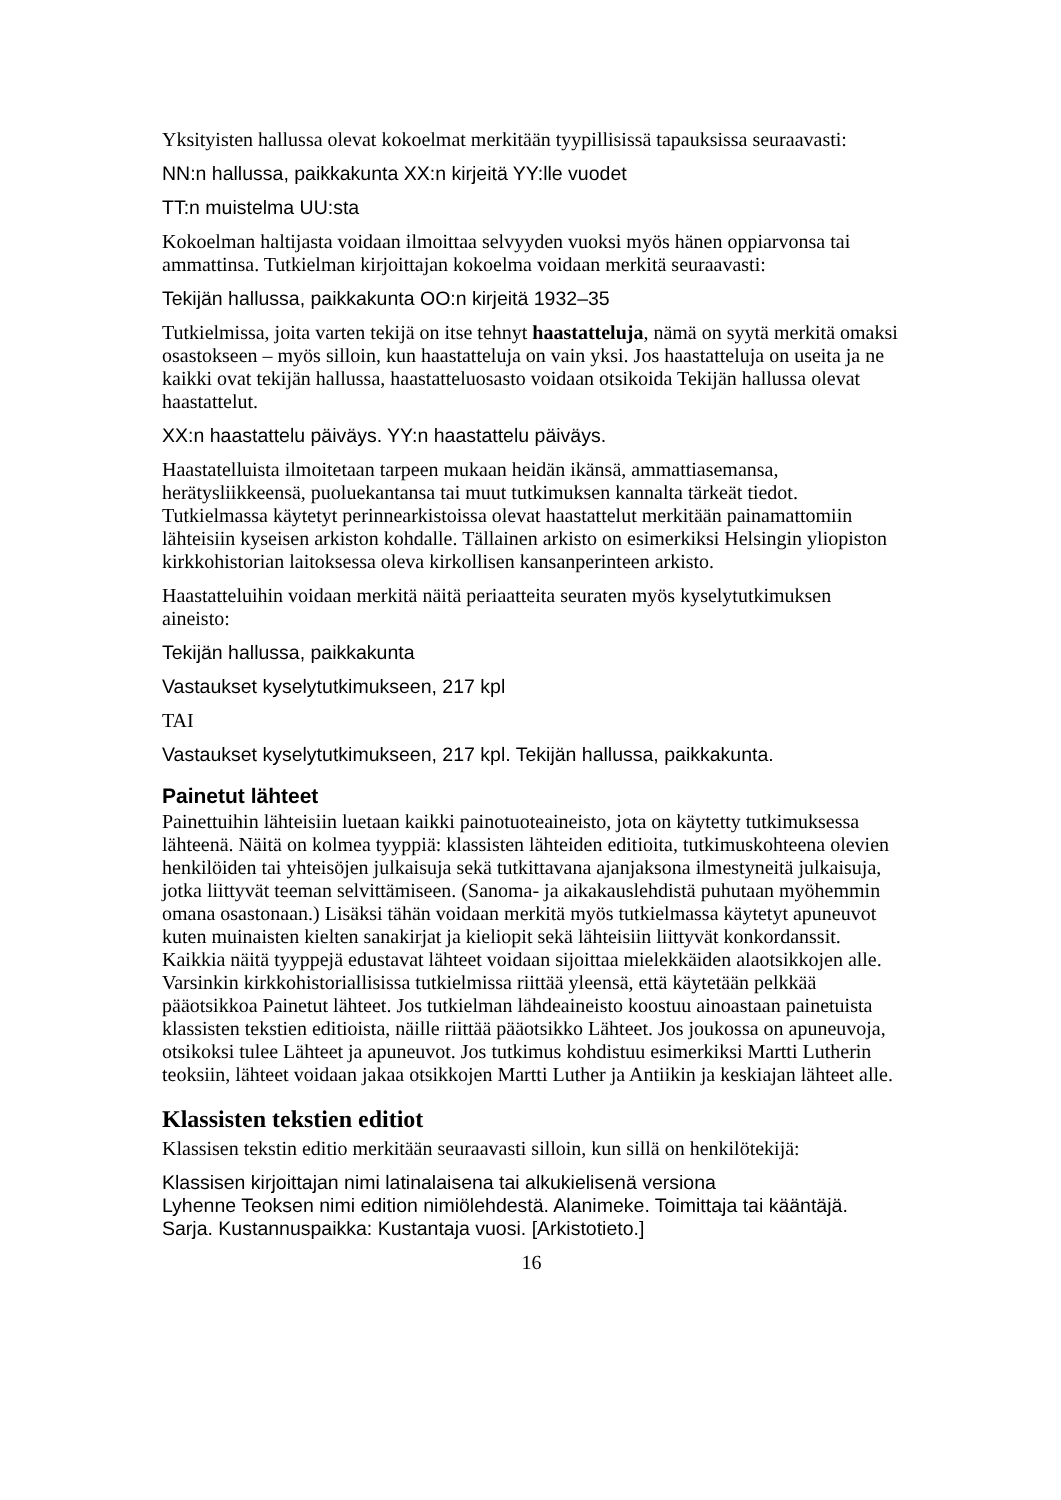Yksityisten hallussa olevat kokoelmat merkitään tyypillisissä tapauksissa seuraavasti:
NN:n hallussa, paikkakunta XX:n kirjeitä YY:lle vuodet
TT:n muistelma UU:sta
Kokoelman haltijasta voidaan ilmoittaa selvyyden vuoksi myös hänen oppiarvonsa tai ammattinsa. Tutkielman kirjoittajan kokoelma voidaan merkitä seuraavasti:
Tekijän hallussa, paikkakunta OO:n kirjeitä 1932–35
Tutkielmissa, joita varten tekijä on itse tehnyt haastatteluja, nämä on syytä merkitä omaksi osastokseen – myös silloin, kun haastatteluja on vain yksi. Jos haastatteluja on useita ja ne kaikki ovat tekijän hallussa, haastatteluosasto voidaan otsikoida Tekijän hallussa olevat haastattelut.
XX:n haastattelu päiväys. YY:n haastattelu päiväys.
Haastatelluista ilmoitetaan tarpeen mukaan heidän ikänsä, ammattiasemansa, herätysliikkeensä, puoluekantansa tai muut tutkimuksen kannalta tärkeät tiedot. Tutkielmassa käytetyt perinnearkistoissa olevat haastattelut merkitään painamattomiin lähteisiin kyseisen arkiston kohdalle. Tällainen arkisto on esimerkiksi Helsingin yliopiston kirkkohistorian laitoksessa oleva kirkollisen kansanperinteen arkisto.
Haastatteluihin voidaan merkitä näitä periaatteita seuraten myös kyselytutkimuksen aineisto:
Tekijän hallussa, paikkakunta
Vastaukset kyselytutkimukseen, 217 kpl
TAI
Vastaukset kyselytutkimukseen, 217 kpl. Tekijän hallussa, paikkakunta.
Painetut lähteet
Painettuihin lähteisiin luetaan kaikki painotuoteaineisto, jota on käytetty tutkimuksessa lähteenä. Näitä on kolmea tyyppiä: klassisten lähteiden editioita, tutkimuskohteena olevien henkilöiden tai yhteisöjen julkaisuja sekä tutkittavana ajanjaksona ilmestyneitä julkaisuja, jotka liittyvät teeman selvittämiseen. (Sanoma- ja aikakauslehdistä puhutaan myöhemmin omana osastonaan.) Lisäksi tähän voidaan merkitä myös tutkielmassa käytetyt apuneuvot kuten muinaisten kielten sanakirjat ja kieliopit sekä lähteisiin liittyvät konkordanssit. Kaikkia näitä tyyppejä edustavat lähteet voidaan sijoittaa mielekkäiden alaotsikkojen alle. Varsinkin kirkkohistoriallisissa tutkielmissa riittää yleensä, että käytetään pelkkää pääotsikkoa Painetut lähteet. Jos tutkielman lähdeaineisto koostuu ainoastaan painetuista klassisten tekstien editioista, näille riittää pääotsikko Lähteet. Jos joukossa on apuneuvoja, otsikoksi tulee Lähteet ja apuneuvot. Jos tutkimus kohdistuu esimerkiksi Martti Lutherin teoksiin, lähteet voidaan jakaa otsikkojen Martti Luther ja Antiikin ja keskiajan lähteet alle.
Klassisten tekstien editiot
Klassisen tekstin editio merkitään seuraavasti silloin, kun sillä on henkilötekijä:
Klassisen kirjoittajan nimi latinalaisena tai alkukielisenä versiona
Lyhenne Teoksen nimi edition nimiölehdestä. Alanimeke. Toimittaja tai kääntäjä. Sarja. Kustannuspaikka: Kustantaja vuosi. [Arkistotieto.]
16